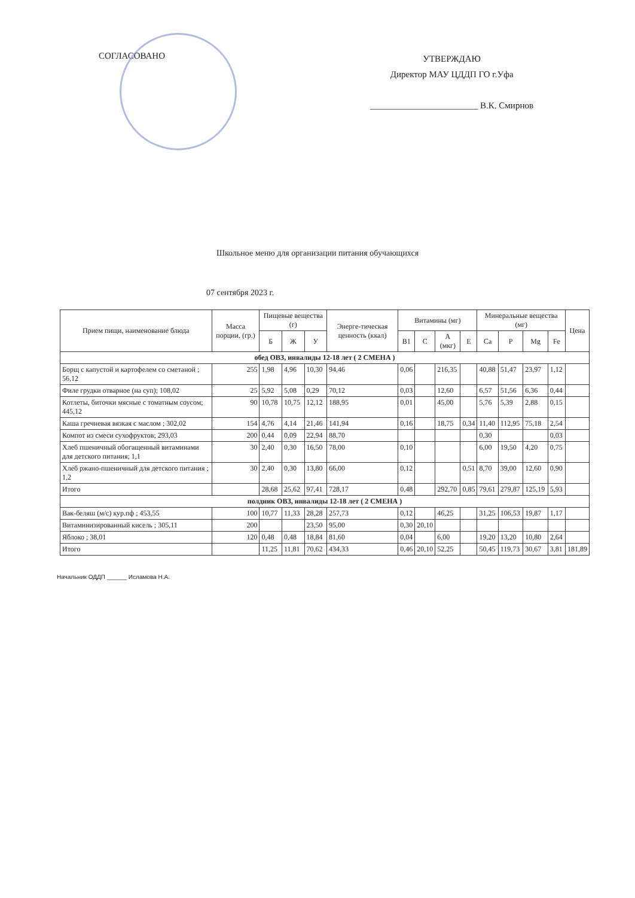СОГЛАСОВАНО
УТВЕРЖДАЮ
Директор МАУ ЦДДП ГО г.Уфа
________________________ В.К. Смирнов
Школьное меню для организации питания обучающихся
07 сентября 2023 г.
| Прием пищи, наименование блюда | Масса порции, (гр.) | Пищевые вещества (г) | | | Энерге-тическая ценность (ккал) | Витамины (мг) | | | | Минеральные вещества (мг) | | | | Цена |
| --- | --- | --- | --- | --- | --- | --- | --- | --- | --- | --- | --- | --- | --- | --- |
| | | Б | Ж | У | | B1 | C | A (мкг) | E | Ca | P | Mg | Fe | |
| обед ОВЗ, инвалиды 12-18 лет ( 2 СМЕНА ) | | | | | | | | | | | | | | |
| Борщ с капустой и картофелем со сметаной ; 56,12 | 255 | 1,98 | 4,96 | 10,30 | 94,46 | 0,06 | | 216,35 | | 40,88 | 51,47 | 23,97 | 1,12 | |
| Филе грудки отварное (на суп); 108,02 | 25 | 5,92 | 5,08 | 0,29 | 70,12 | 0,03 | | 12,60 | | 6,57 | 51,56 | 6,36 | 0,44 | |
| Котлеты, биточки мясные с томатным соусом; 445,12 | 90 | 10,78 | 10,75 | 12,12 | 188,95 | 0,01 | | 45,00 | | 5,76 | 5,39 | 2,88 | 0,15 | |
| Каша гречневая вязкая с маслом ; 302,02 | 154 | 4,76 | 4,14 | 21,46 | 141,94 | 0,16 | | 18,75 | 0,34 | 11,40 | 112,95 | 75,18 | 2,54 | |
| Компот из смеси сухофруктов; 293,03 | 200 | 0,44 | 0,09 | 22,94 | 88,70 | | | | | 0,30 | | | 0,03 | |
| Хлеб пшеничный обогащенный витаминами для детского питания; 1,1 | 30 | 2,40 | 0,30 | 16,50 | 78,00 | 0,10 | | | | 6,00 | 19,50 | 4,20 | 0,75 | |
| Хлеб ржано-пшеничный для детского питания ; 1,2 | 30 | 2,40 | 0,30 | 13,80 | 66,00 | 0,12 | | | 0,51 | 8,70 | 39,00 | 12,60 | 0,90 | |
| Итого | | 28,68 | 25,62 | 97,41 | 728,17 | 0,48 | | 292,70 | 0,85 | 79,61 | 279,87 | 125,19 | 5,93 | |
| полдник ОВЗ, инвалиды 12-18 лет ( 2 СМЕНА ) | | | | | | | | | | | | | | |
| Вак-беляш (м/с) кур.пф ; 453,55 | 100 | 10,77 | 11,33 | 28,28 | 257,73 | 0,12 | | 46,25 | | 31,25 | 106,53 | 19,87 | 1,17 | |
| Витаминизированный кисель ; 305,11 | 200 | | | 23,50 | 95,00 | 0,30 | 20,10 | | | | | | | |
| Яблоко ; 38,01 | 120 | 0,48 | 0,48 | 18,84 | 81,60 | 0,04 | | 6,00 | | 19,20 | 13,20 | 10,80 | 2,64 | |
| Итого | | 11,25 | 11,81 | 70,62 | 434,33 | 0,46 | 20,10 | 52,25 | | 50,45 | 119,73 | 30,67 | 3,81 | 181,89 |
Начальник ОДДП ______ Исламова Н.А.